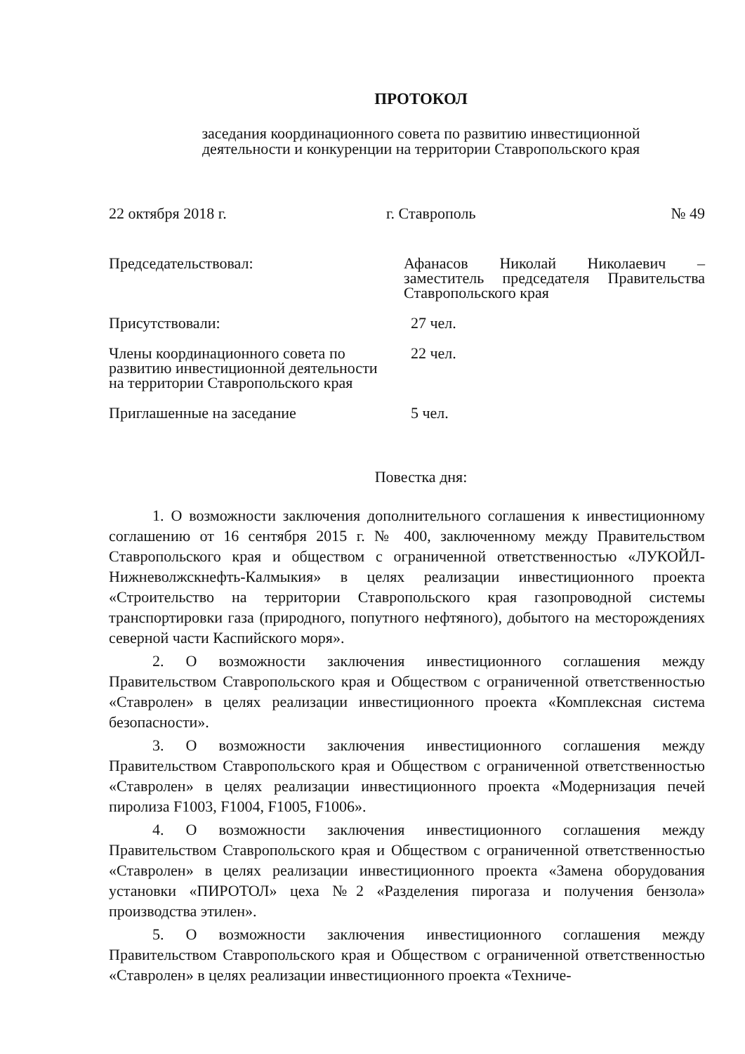ПРОТОКОЛ
заседания координационного совета по развитию инвестиционной
деятельности и конкуренции на территории Ставропольского края
22 октября 2018 г. г. Ставрополь № 49
Председательствовал: Афанасов Николай Николаевич – заместитель председателя Правительства Ставропольского края
Присутствовали: 27 чел.
Члены координационного совета по развитию инвестиционной деятельности на территории Ставропольского края
22 чел.
Приглашенные на заседание 5 чел.
Повестка дня:
1. О возможности заключения дополнительного соглашения к инвестиционному соглашению от 16 сентября 2015 г. № 400, заключенному между Правительством Ставропольского края и обществом с ограниченной ответственностью «ЛУКОЙЛ-Нижневолжскнефть-Калмыкия» в целях реализации инвестиционного проекта «Строительство на территории Ставропольского края газопроводной системы транспортировки газа (природного, попутного нефтяного), добытого на месторождениях северной части Каспийского моря».
2. О возможности заключения инвестиционного соглашения между Правительством Ставропольского края и Обществом с ограниченной ответственностью «Ставролен» в целях реализации инвестиционного проекта «Комплексная система безопасности».
3. О возможности заключения инвестиционного соглашения между Правительством Ставропольского края и Обществом с ограниченной ответственностью «Ставролен» в целях реализации инвестиционного проекта «Модернизация печей пиролиза F1003, F1004, F1005, F1006».
4. О возможности заключения инвестиционного соглашения между Правительством Ставропольского края и Обществом с ограниченной ответственностью «Ставролен» в целях реализации инвестиционного проекта «Замена оборудования установки «ПИРОТОЛ» цеха №2 «Разделения пирогаза и получения бензола» производства этилен».
5. О возможности заключения инвестиционного соглашения между Правительством Ставропольского края и Обществом с ограниченной ответственностью «Ставролен» в целях реализации инвестиционного проекта «Техниче-